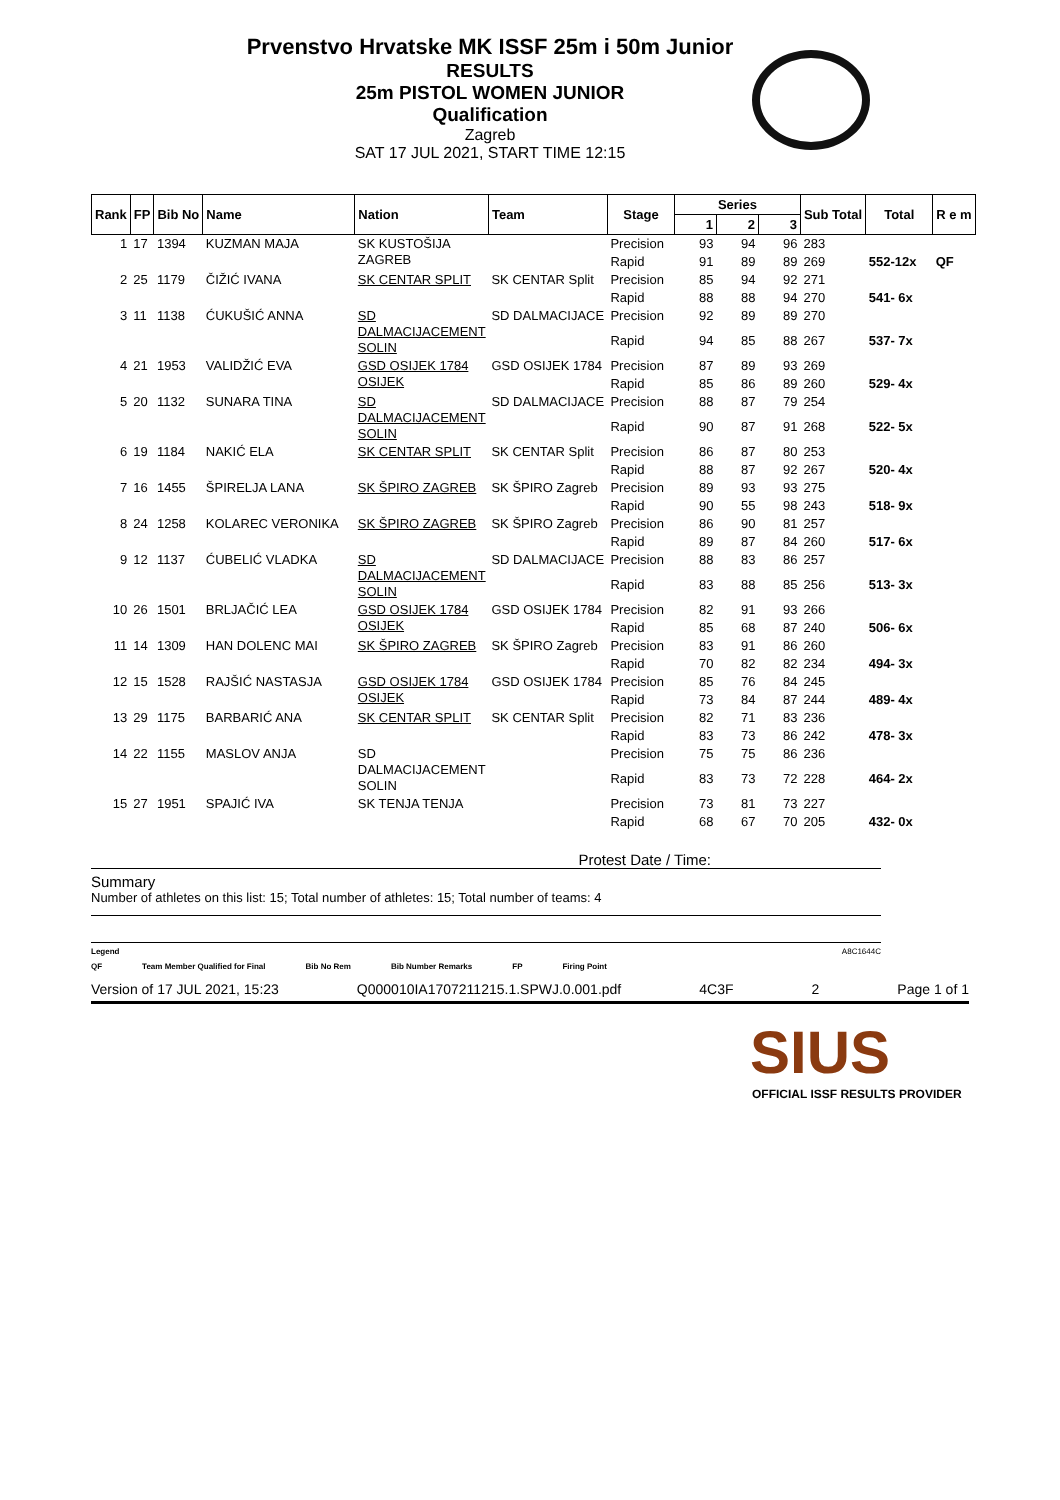Prvenstvo Hrvatske MK ISSF 25m i 50m Junior
RESULTS
25m PISTOL WOMEN JUNIOR
Qualification
Zagreb
SAT 17 JUL 2021, START TIME 12:15
| Rank | FP | Bib No | Name | Nation | Team | Stage | Series | | | Sub Total | Total | R e m |
| --- | --- | --- | --- | --- | --- | --- | --- | --- | --- | --- | --- | --- |
| | | | | | | | 1 | 2 | 3 | | | |
| 1 | 17 | 1394 | KUZMAN MAJA | SK KUSTOŠIJA ZAGREB | | Precision | 93 | 94 | 96 | 283 | | |
| | | | | | | Rapid | 91 | 89 | 89 | 269 | 552-12x | QF |
| 2 | 25 | 1179 | ČIŽIĆ IVANA | SK CENTAR SPLIT | SK CENTAR Split | Precision | 85 | 94 | 92 | 271 | | |
| | | | | | | Rapid | 88 | 88 | 94 | 270 | 541- 6x | |
| 3 | 11 | 1138 | ĆUKUŠIĆ ANNA | SD DALMACIJACEMENT SOLIN | SD DALMACIJACE | Precision | 92 | 89 | 89 | 270 | | |
| | | | | | | Rapid | 94 | 85 | 88 | 267 | 537- 7x | |
| 4 | 21 | 1953 | VALIDŽIĆ EVA | GSD OSIJEK 1784 OSIJEK | GSD OSIJEK 1784 | Precision | 87 | 89 | 93 | 269 | | |
| | | | | | | Rapid | 85 | 86 | 89 | 260 | 529- 4x | |
| 5 | 20 | 1132 | SUNARA TINA | SD DALMACIJACEMENT SOLIN | SD DALMACIJACE | Precision | 88 | 87 | 79 | 254 | | |
| | | | | | | Rapid | 90 | 87 | 91 | 268 | 522- 5x | |
| 6 | 19 | 1184 | NAKIĆ ELA | SK CENTAR SPLIT | SK CENTAR Split | Precision | 86 | 87 | 80 | 253 | | |
| | | | | | | Rapid | 88 | 87 | 92 | 267 | 520- 4x | |
| 7 | 16 | 1455 | ŠPIRELJA LANA | SK ŠPIRO ZAGREB | SK ŠPIRO Zagreb | Precision | 89 | 93 | 93 | 275 | | |
| | | | | | | Rapid | 90 | 55 | 98 | 243 | 518- 9x | |
| 8 | 24 | 1258 | KOLAREC VERONIKA | SK ŠPIRO ZAGREB | SK ŠPIRO Zagreb | Precision | 86 | 90 | 81 | 257 | | |
| | | | | | | Rapid | 89 | 87 | 84 | 260 | 517- 6x | |
| 9 | 12 | 1137 | ĆUBELIĆ VLADKA | SD DALMACIJACEMENT SOLIN | SD DALMACIJACE | Precision | 88 | 83 | 86 | 257 | | |
| | | | | | | Rapid | 83 | 88 | 85 | 256 | 513- 3x | |
| 10 | 26 | 1501 | BRLJAČIĆ LEA | GSD OSIJEK 1784 OSIJEK | GSD OSIJEK 1784 | Precision | 82 | 91 | 93 | 266 | | |
| | | | | | | Rapid | 85 | 68 | 87 | 240 | 506- 6x | |
| 11 | 14 | 1309 | HAN DOLENC MAI | SK ŠPIRO ZAGREB | SK ŠPIRO Zagreb | Precision | 83 | 91 | 86 | 260 | | |
| | | | | | | Rapid | 70 | 82 | 82 | 234 | 494- 3x | |
| 12 | 15 | 1528 | RAJŠIĆ NASTASJA | GSD OSIJEK 1784 OSIJEK | GSD OSIJEK 1784 | Precision | 85 | 76 | 84 | 245 | | |
| | | | | | | Rapid | 73 | 84 | 87 | 244 | 489- 4x | |
| 13 | 29 | 1175 | BARBARIĆ ANA | SK CENTAR SPLIT | SK CENTAR Split | Precision | 82 | 71 | 83 | 236 | | |
| | | | | | | Rapid | 83 | 73 | 86 | 242 | 478- 3x | |
| 14 | 22 | 1155 | MASLOV ANJA | SD DALMACIJACEMENT SOLIN | | Precision | 75 | 75 | 86 | 236 | | |
| | | | | | | Rapid | 83 | 73 | 72 | 228 | 464- 2x | |
| 15 | 27 | 1951 | SPAJIĆ IVA | SK TENJA TENJA | | Precision | 73 | 81 | 73 | 227 | | |
| | | | | | | Rapid | 68 | 67 | 70 | 205 | 432- 0x | |
Protest Date / Time:
Summary
Number of athletes on this list: 15; Total number of athletes: 15; Total number of teams: 4
Legend A8C1644C
QF Team Member Qualified for Final Bib No Rem Bib Number Remarks FP Firing Point
Version of 17 JUL 2021, 15:23 Q000010IA1707211215.1.SPWJ.0.001.pdf 4C3F 2 Page 1 of 1
SIUS
OFFICIAL ISSF RESULTS PROVIDER